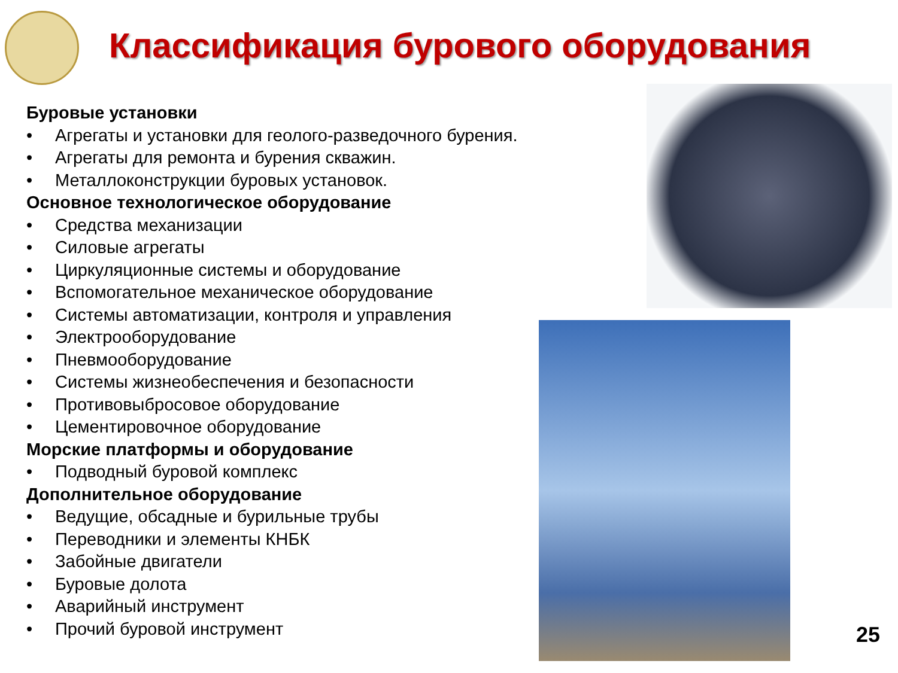Классификация бурового оборудования
Буровые установки
• Агрегаты и установки для геолого-разведочного бурения.
• Агрегаты для ремонта и бурения скважин.
• Металлоконструкции буровых установок.
Основное технологическое оборудование
• Средства механизации
• Силовые агрегаты
• Циркуляционные системы и оборудование
• Вспомогательное механическое оборудование
• Системы автоматизации, контроля и управления
• Электрооборудование
• Пневмооборудование
• Системы жизнеобеспечения и безопасности
• Противовыбросовое оборудование
• Цементировочное оборудование
Морские платформы и оборудование
• Подводный буровой комплекс
Дополнительное оборудование
• Ведущие, обсадные и бурильные трубы
• Переводники и элементы КНБК
• Забойные двигатели
• Буровые долота
• Аварийный инструмент
• Прочий буровой инструмент
25